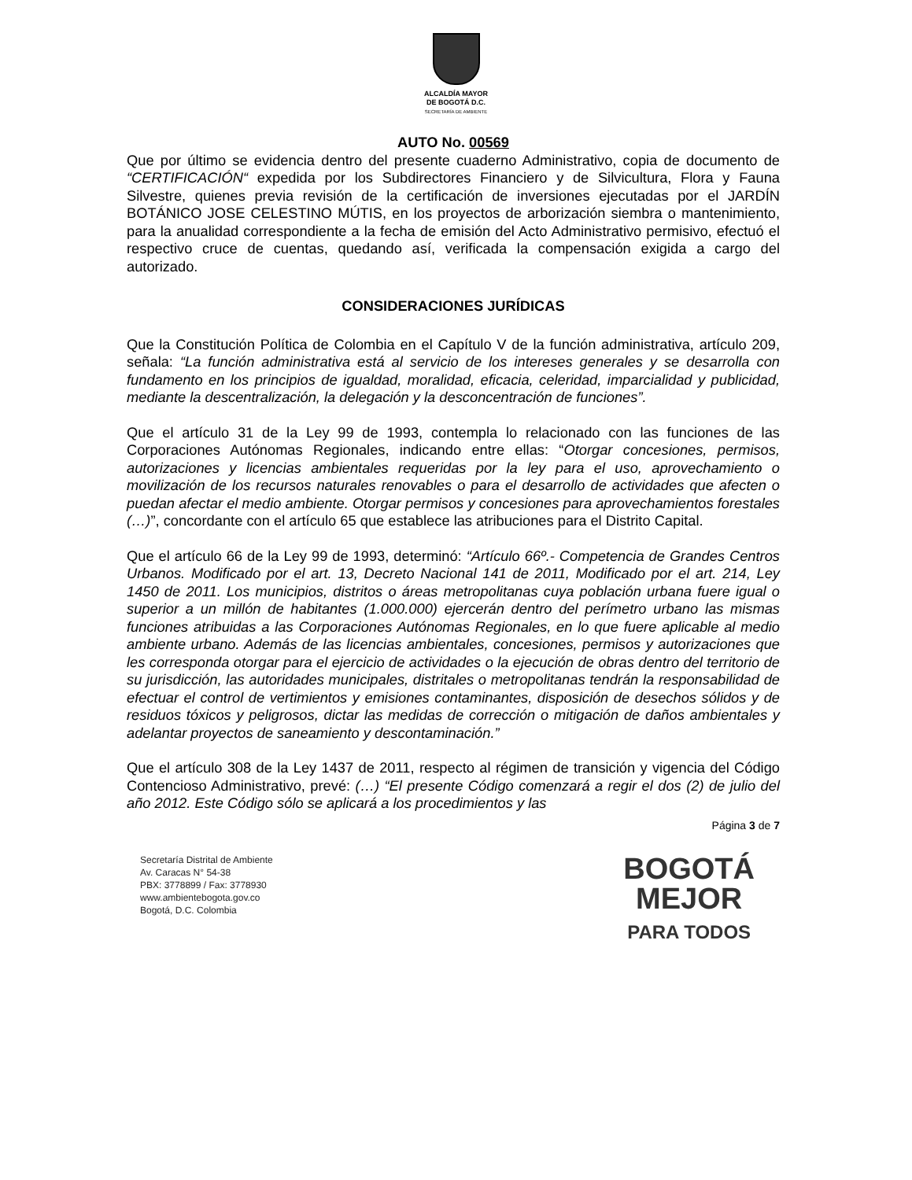ALCALDÍA MAYOR
DE BOGOTÁ D.C.
SECRETARÍA DE AMBIENTE
AUTO No. 00569
Que por último se evidencia dentro del presente cuaderno Administrativo, copia de documento de “CERTIFICACIÓN“ expedida por los Subdirectores Financiero y de Silvicultura, Flora y Fauna Silvestre, quienes previa revisión de la certificación de inversiones ejecutadas por el JARDÍN BOTÁNICO JOSE CELESTINO MÚTIS, en los proyectos de arborización siembra o mantenimiento, para la anualidad correspondiente a la fecha de emisión del Acto Administrativo permisivo, efectuó el respectivo cruce de cuentas, quedando así, verificada la compensación exigida a cargo del autorizado.
CONSIDERACIONES JURÍDICAS
Que la Constitución Política de Colombia en el Capítulo V de la función administrativa, artículo 209, señala: “La función administrativa está al servicio de los intereses generales y se desarrolla con fundamento en los principios de igualdad, moralidad, eficacia, celeridad, imparcialidad y publicidad, mediante la descentralización, la delegación y la desconcentración de funciones”.
Que el artículo 31 de la Ley 99 de 1993, contempla lo relacionado con las funciones de las Corporaciones Autónomas Regionales, indicando entre ellas: “Otorgar concesiones, permisos, autorizaciones y licencias ambientales requeridas por la ley para el uso, aprovechamiento o movilización de los recursos naturales renovables o para el desarrollo de actividades que afecten o puedan afectar el medio ambiente. Otorgar permisos y concesiones para aprovechamientos forestales (…)”, concordante con el artículo 65 que establece las atribuciones para el Distrito Capital.
Que el artículo 66 de la Ley 99 de 1993, determinó: “Artículo 66º.- Competencia de Grandes Centros Urbanos. Modificado por el art. 13, Decreto Nacional 141 de 2011, Modificado por el art. 214, Ley 1450 de 2011. Los municipios, distritos o áreas metropolitanas cuya población urbana fuere igual o superior a un millón de habitantes (1.000.000) ejercerán dentro del perímetro urbano las mismas funciones atribuidas a las Corporaciones Autónomas Regionales, en lo que fuere aplicable al medio ambiente urbano. Además de las licencias ambientales, concesiones, permisos y autorizaciones que les corresponda otorgar para el ejercicio de actividades o la ejecución de obras dentro del territorio de su jurisdicción, las autoridades municipales, distritales o metropolitanas tendrán la responsabilidad de efectuar el control de vertimientos y emisiones contaminantes, disposición de desechos sólidos y de residuos tóxicos y peligrosos, dictar las medidas de corrección o mitigación de daños ambientales y adelantar proyectos de saneamiento y descontaminación.”
Que el artículo 308 de la Ley 1437 de 2011, respecto al régimen de transición y vigencia del Código Contencioso Administrativo, prevé: (…) “El presente Código comenzará a regir el dos (2) de julio del año 2012. Este Código sólo se aplicará a los procedimientos y las
Página 3 de 7
Secretaría Distrital de Ambiente
Av. Caracas N° 54-38
PBX: 3778899 / Fax: 3778930
www.ambientebogota.gov.co
Bogotá, D.C. Colombia
BOGOTÁ
MEJOR
PARA TODOS